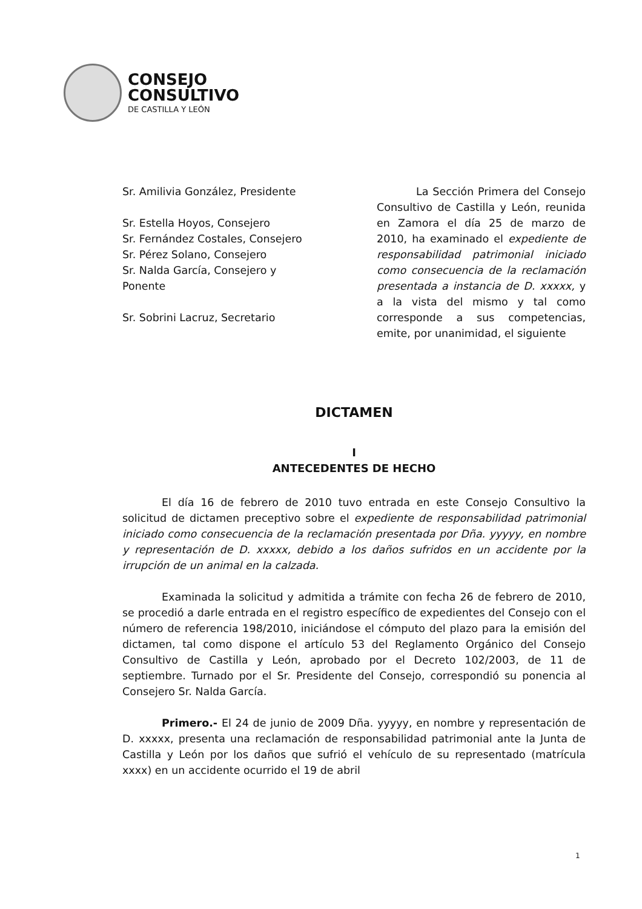CONSEJO
CONSULTIVO
DE CASTILLA Y LEÓN
Sr. Amilivia González, Presidente
Sr. Estella Hoyos, Consejero
Sr. Fernández Costales, Consejero
Sr. Pérez Solano, Consejero
Sr. Nalda García, Consejero y Ponente
Sr. Sobrini Lacruz, Secretario
La Sección Primera del Consejo Consultivo de Castilla y León, reunida en Zamora el día 25 de marzo de 2010, ha examinado el expediente de responsabilidad patrimonial iniciado como consecuencia de la reclamación presentada a instancia de D. xxxxx, y a la vista del mismo y tal como corresponde a sus competencias, emite, por unanimidad, el siguiente
DICTAMEN
I
ANTECEDENTES DE HECHO
El día 16 de febrero de 2010 tuvo entrada en este Consejo Consultivo la solicitud de dictamen preceptivo sobre el expediente de responsabilidad patrimonial iniciado como consecuencia de la reclamación presentada por Dña. yyyyy, en nombre y representación de D. xxxxx, debido a los daños sufridos en un accidente por la irrupción de un animal en la calzada.
Examinada la solicitud y admitida a trámite con fecha 26 de febrero de 2010, se procedió a darle entrada en el registro específico de expedientes del Consejo con el número de referencia 198/2010, iniciándose el cómputo del plazo para la emisión del dictamen, tal como dispone el artículo 53 del Reglamento Orgánico del Consejo Consultivo de Castilla y León, aprobado por el Decreto 102/2003, de 11 de septiembre. Turnado por el Sr. Presidente del Consejo, correspondió su ponencia al Consejero Sr. Nalda García.
Primero.- El 24 de junio de 2009 Dña. yyyyy, en nombre y representación de D. xxxxx, presenta una reclamación de responsabilidad patrimonial ante la Junta de Castilla y León por los daños que sufrió el vehículo de su representado (matrícula xxxx) en un accidente ocurrido el 19 de abril
1